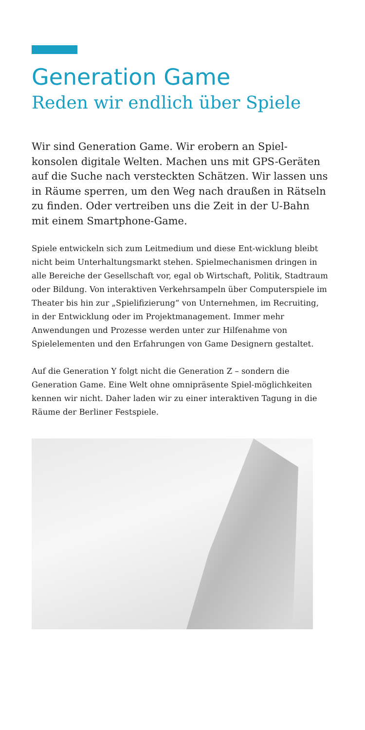Generation Game
Reden wir endlich über Spiele
Wir sind Generation Game. Wir erobern an Spiel-konsolen digitale Welten. Machen uns mit GPS-Geräten auf die Suche nach versteckten Schätzen. Wir lassen uns in Räume sperren, um den Weg nach draußen in Rätseln zu finden. Oder vertreiben uns die Zeit in der U-Bahn mit einem Smartphone-Game.
Spiele entwickeln sich zum Leitmedium und diese Ent-wicklung bleibt nicht beim Unterhaltungsmarkt stehen. Spielmechanismen dringen in alle Bereiche der Gesellschaft vor, egal ob Wirtschaft, Politik, Stadtraum oder Bildung. Von interaktiven Verkehrsampeln über Computerspiele im Theater bis hin zur „Spielifizierung“ von Unternehmen, im Recruiting, in der Entwicklung oder im Projektmanagement. Immer mehr Anwendungen und Prozesse werden unter zur Hilfenahme von Spielelementen und den Erfahrungen von Game Designern gestaltet.
Auf die Generation Y folgt nicht die Generation Z – sondern die Generation Game. Eine Welt ohne omnipräsente Spiel-möglichkeiten kennen wir nicht. Daher laden wir zu einer interaktiven Tagung in die Räume der Berliner Festspiele.